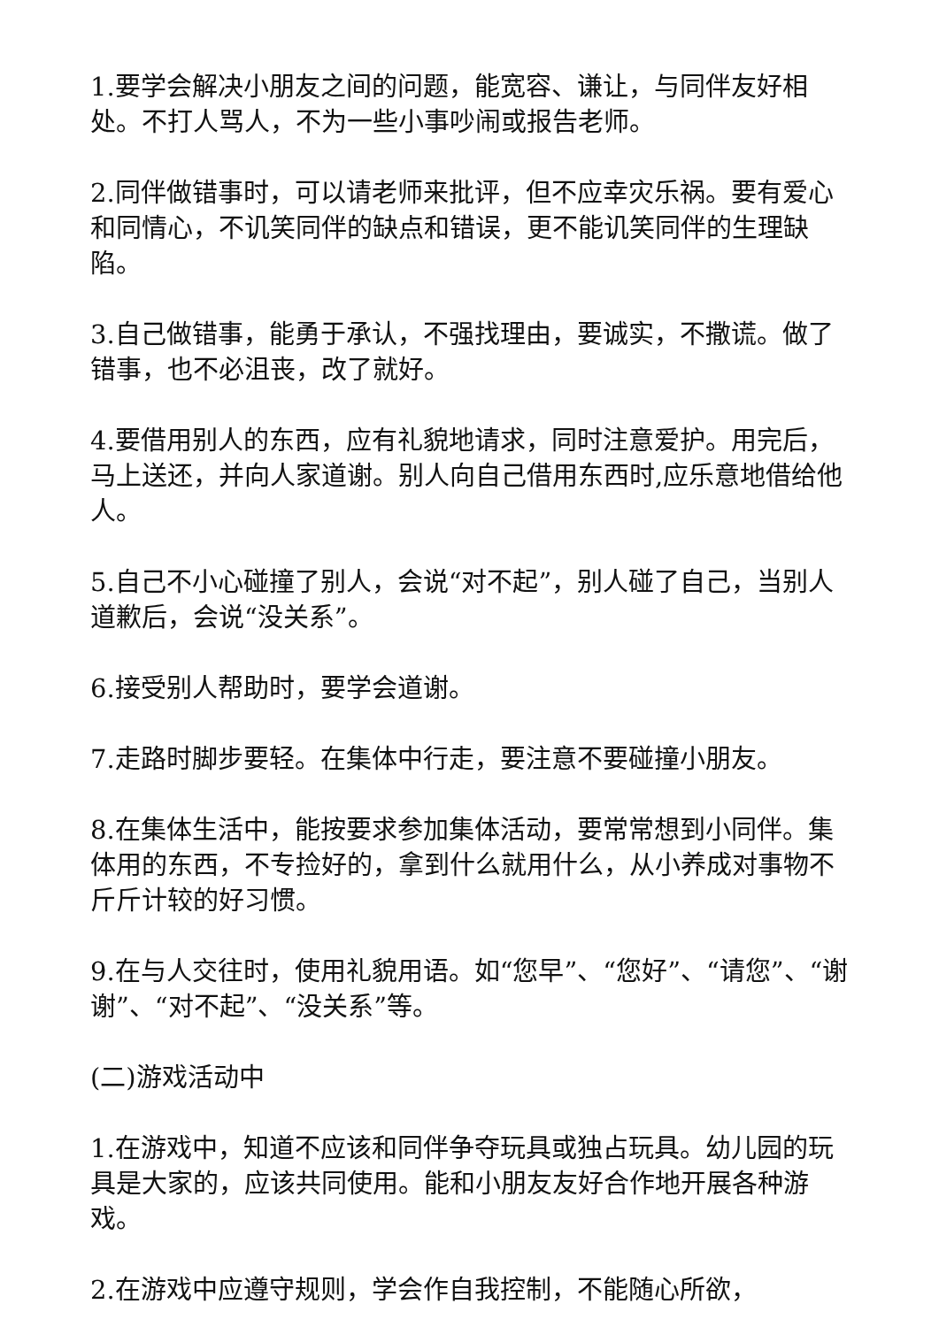1.要学会解决小朋友之间的问题，能宽容、谦让，与同伴友好相处。不打人骂人，不为一些小事吵闹或报告老师。
2.同伴做错事时，可以请老师来批评，但不应幸灾乐祸。要有爱心和同情心，不讥笑同伴的缺点和错误，更不能讥笑同伴的生理缺陷。
3.自己做错事，能勇于承认，不强找理由，要诚实，不撒谎。做了错事，也不必沮丧，改了就好。
4.要借用别人的东西，应有礼貌地请求，同时注意爱护。用完后，马上送还，并向人家道谢。别人向自己借用东西时,应乐意地借给他人。
5.自己不小心碰撞了别人，会说“对不起”，别人碰了自己，当别人道歉后，会说“没关系”。
6.接受别人帮助时，要学会道谢。
7.走路时脚步要轻。在集体中行走，要注意不要碰撞小朋友。
8.在集体生活中，能按要求参加集体活动，要常常想到小同伴。集体用的东西，不专捡好的，拿到什么就用什么，从小养成对事物不斤斤计较的好习惯。
9.在与人交往时，使用礼貌用语。如“您早”、“您好”、“请您”、“谢谢”、“对不起”、“没关系”等。
(二)游戏活动中
1.在游戏中，知道不应该和同伴争夺玩具或独占玩具。幼儿园的玩具是大家的，应该共同使用。能和小朋友友好合作地开展各种游戏。
2.在游戏中应遵守规则，学会作自我控制，不能随心所欲，